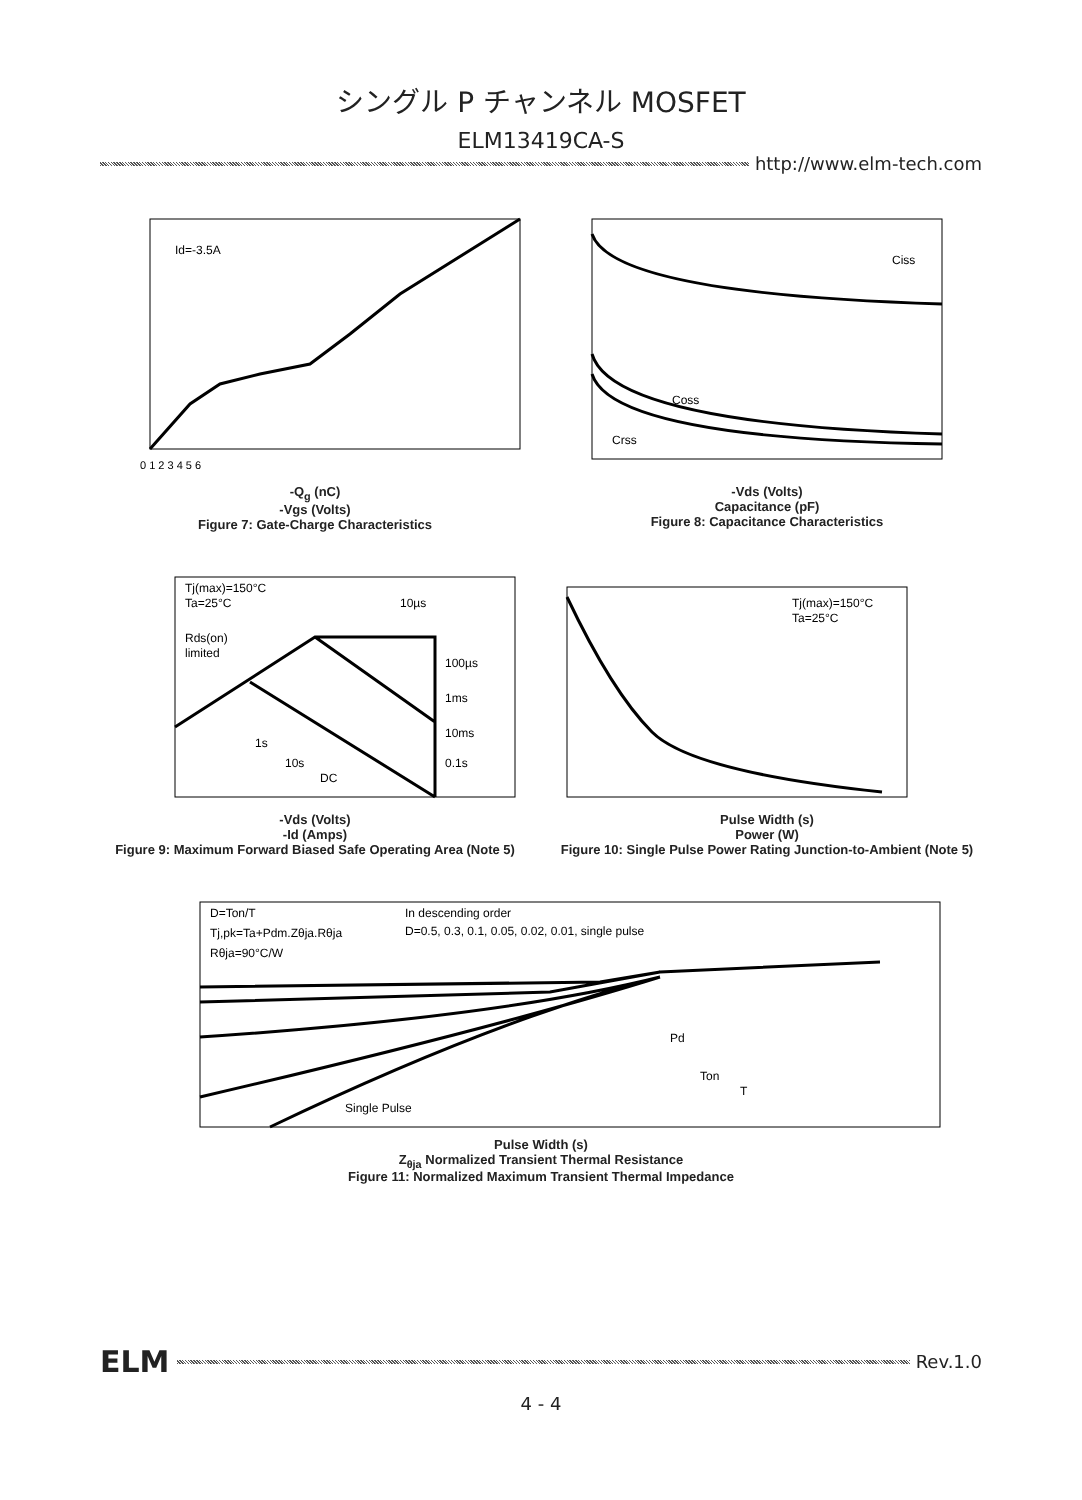シングル P チャンネル MOSFET
ELM13419CA-S
http://www.elm-tech.com
Id=-3.5A
0 1 2 3 4 5 6
-Q<sub>g</sub> (nC)
-Vgs (Volts)
Figure 7: Gate-Charge Characteristics
Ciss
Coss
Crss
-Vds (Volts)
Capacitance (pF)
Figure 8: Capacitance Characteristics
Tj(max)=150°C
Ta=25°C
10µs
Rds(on)
limited
100µs
1ms
10ms
0.1s
1s
10s
DC
-Vds (Volts)
-Id (Amps)
Figure 9: Maximum Forward Biased Safe Operating Area (Note 5)
Tj(max)=150°C
Ta=25°C
Pulse Width (s)
Power (W)
Figure 10: Single Pulse Power Rating Junction-to-Ambient (Note 5)
D=Ton/T
Tj,pk=Ta+Pdm.Zθja.Rθja
Rθja=90°C/W
In descending order
D=0.5, 0.3, 0.1, 0.05, 0.02, 0.01, single pulse
Single Pulse
Pd
Ton
T
Pulse Width (s)
Z<sub>θja</sub> Normalized Transient Thermal Resistance
Figure 11: Normalized Maximum Transient Thermal Impedance
ELM
Rev.1.0
4 - 4